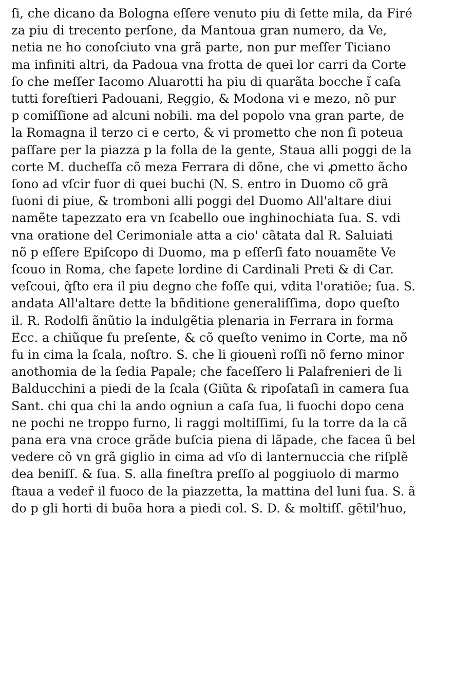ſi, che dicano da Bologna eſſere venuto piu di ſette mila, da Firé
za piu di trecento perſone, da Mantoua gran numero, da Ve,
netia ne ho conoſciuto vna grã parte, non pur meſſer Ticiano
ma infiniti altri, da Padoua vna frotta de quei lor carri da Corte
ſo che meſſer Iacomo Aluarotti ha piu di quarãta bocche ĩ caſa
tutti foreſtieri Padouani, Reggio, & Modona vi e mezo, nõ pur
p comiſſione ad alcuni nobili. ma del popolo vna gran parte, de
la Romagna il terzo ci e certo, & vi prometto che non ſi poteua
paſſare per la piazza p la folla de la gente, Staua alli poggi de la
corte M. ducheſſa cõ meza Ferrara di dõne, che vi ꝓmetto ãcho
ſono ad vſcir fuor di quei buchi (N. S. entro in Duomo cõ grã
ſuoni di piue, & tromboni alli poggi del Duomo All'altare diui
namẽte tapezzato era vn ſcabello oue inghinochiata ſua. S. vdi
vna oratione del Cerimoniale atta a cio' cãtata dal R. Saluiati
nõ p eſſere Epiſcopo di Duomo, ma p eſſerſi fato nouamẽte Ve
ſcouo in Roma, che ſapete lordine di Cardinali Preti & di Car.
veſcoui, q̃ſto era il piu degno che foſſe qui, vdita l'oratiõe; ſua. S.
andata All'altare dette la bñditione generaliſſima, dopo queſto
il. R. Rodolfi ãnũtio la indulgẽtia plenaria in Ferrara in forma
Ecc. a chiũque fu preſente, & cõ queſto venimo in Corte, ma nõ
fu in cima la ſcala, noſtro. S. che li giouenì roſſi nõ ferno minor
anothomia de la ſedia Papale; che faceſſero li Palafrenieri de li
Balducchini a piedi de la ſcala (Giũta & ripoſataſi in camera ſua
Sant. chi qua chi la ando ogniun a caſa ſua, li fuochi dopo cena
ne pochi ne troppo furno, li raggi moltiſſimi, ſu la torre da la cã
pana era vna croce grãde buſcia piena di lãpade, che facea ũ bel
vedere cõ vn grã giglio in cima ad vſo di lanternuccia che riſplẽ
dea beniſſ. & ſua. S. alla fineſtra preſſo al poggiuolo di marmo
ſtaua a vedeȓ il fuoco de la piazzetta, la mattina del luni ſua. S. ã
do p gli horti di buõa hora a piedi col. S. D. & moltiſſ. gẽtil'huo,